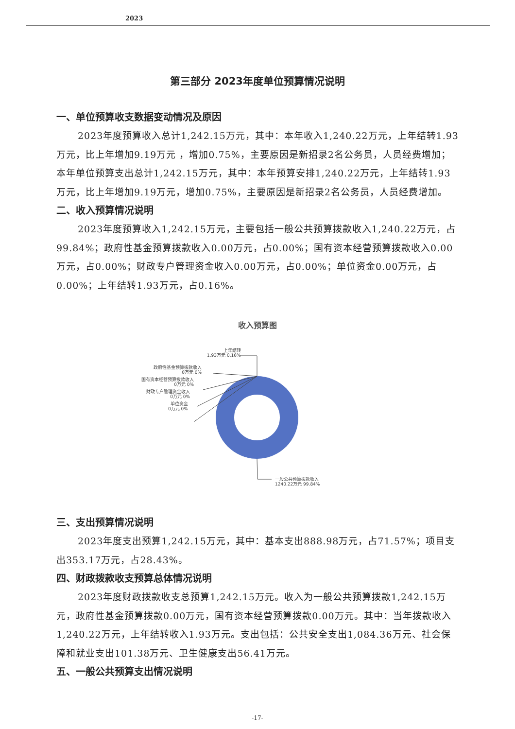2023
第三部分 2023年度单位预算情况说明
一、单位预算收支数据变动情况及原因
2023年度预算收入总计1,242.15万元，其中：本年收入1,240.22万元，上年结转1.93万元，比上年增加9.19万元 ，增加0.75%，主要原因是新招录2名公务员，人员经费增加；本年单位预算支出总计1,242.15万元，其中：本年预算安排1,240.22万元，上年结转1.93万元，比上年增加9.19万元，增加0.75%，主要原因是新招录2名公务员，人员经费增加。
二、收入预算情况说明
2023年度预算收入1,242.15万元，主要包括一般公共预算拨款收入1,240.22万元，占99.84%；政府性基金预算拨款收入0.00万元，占0.00%；国有资本经营预算拨款收入0.00万元，占0.00%；财政专户管理资金收入0.00万元，占0.00%；单位资金0.00万元，占0.00%；上年结转1.93万元，占0.16%。
收入预算图
上年结转
1.93万元 0.16%
政府性基金预算拨款收入
0万元 0%
国有资本经营预算拨款收入
0万元 0%
财政专户管理资金收入
0万元 0%
单位资金
0万元 0%
一般公共预算拨款收入
1240.22万元 99.84%
三、支出预算情况说明
2023年度支出预算1,242.15万元，其中：基本支出888.98万元，占71.57%；项目支出353.17万元，占28.43%。
四、财政拨款收支预算总体情况说明
2023年度财政拨款收支总预算1,242.15万元。收入为一般公共预算拨款1,242.15万元，政府性基金预算拨款0.00万元，国有资本经营预算拨款0.00万元。其中：当年拨款收入1,240.22万元，上年结转收入1.93万元。支出包括：公共安全支出1,084.36万元、社会保障和就业支出101.38万元、卫生健康支出56.41万元。
五、一般公共预算支出情况说明
-17-